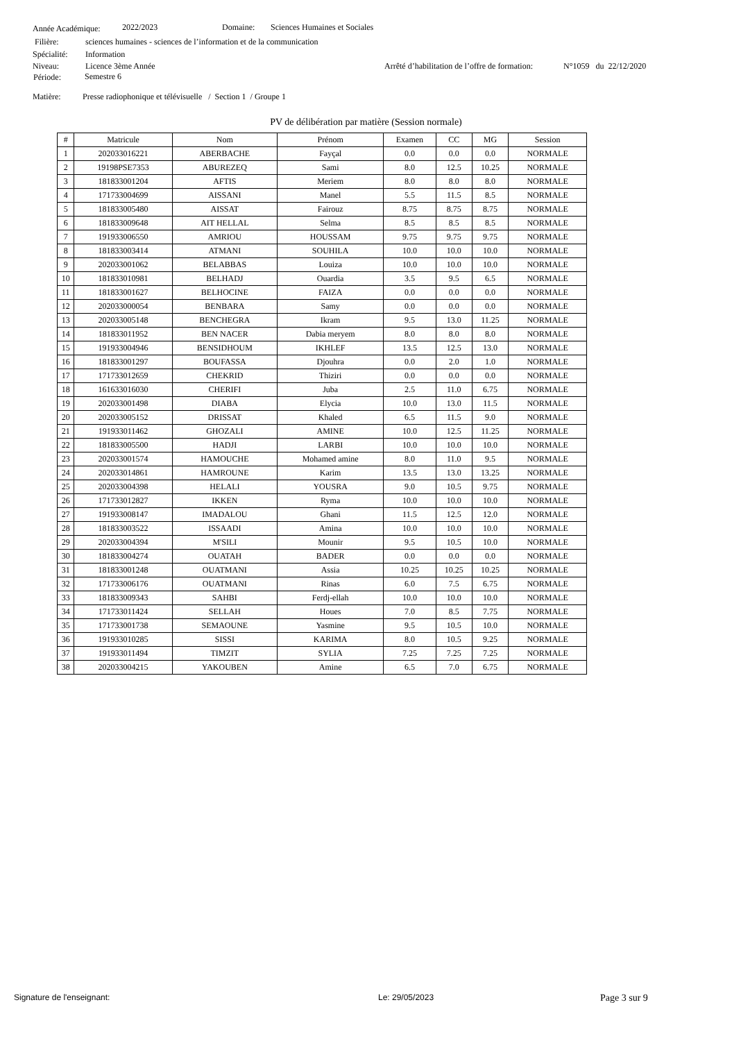Année Académique: 2022/2023 Domaine: Sciences Humaines et Sociales
Filière: sciences humaines - sciences de l’information et de la communication
Spécialité: Information
Niveau: Licence 3ème Année Arrêté d’habilitation de l’offre de formation: N°1059 du 22/12/2020
Période: Semestre 6
Matière: Presse radiophonique et télévisuelle / Section 1 / Groupe 1
PV de délibération par matière (Session normale)
| # | Matricule | Nom | Prénom | Examen | CC | MG | Session |
| --- | --- | --- | --- | --- | --- | --- | --- |
| 1 | 202033016221 | ABERBACHE | Fayçal | 0.0 | 0.0 | 0.0 | NORMALE |
| 2 | 19198PSE7353 | ABUREZEQ | Sami | 8.0 | 12.5 | 10.25 | NORMALE |
| 3 | 181833001204 | AFTIS | Meriem | 8.0 | 8.0 | 8.0 | NORMALE |
| 4 | 171733004699 | AISSANI | Manel | 5.5 | 11.5 | 8.5 | NORMALE |
| 5 | 181833005480 | AISSAT | Fairouz | 8.75 | 8.75 | 8.75 | NORMALE |
| 6 | 181833009648 | AIT HELLAL | Selma | 8.5 | 8.5 | 8.5 | NORMALE |
| 7 | 191933006550 | AMRIOU | HOUSSAM | 9.75 | 9.75 | 9.75 | NORMALE |
| 8 | 181833003414 | ATMANI | SOUHILA | 10.0 | 10.0 | 10.0 | NORMALE |
| 9 | 202033001062 | BELABBAS | Louiza | 10.0 | 10.0 | 10.0 | NORMALE |
| 10 | 181833010981 | BELHADJ | Ouardia | 3.5 | 9.5 | 6.5 | NORMALE |
| 11 | 181833001627 | BELHOCINE | FAIZA | 0.0 | 0.0 | 0.0 | NORMALE |
| 12 | 202033000054 | BENBARA | Samy | 0.0 | 0.0 | 0.0 | NORMALE |
| 13 | 202033005148 | BENCHEGRA | Ikram | 9.5 | 13.0 | 11.25 | NORMALE |
| 14 | 181833011952 | BEN NACER | Dabia meryem | 8.0 | 8.0 | 8.0 | NORMALE |
| 15 | 191933004946 | BENSIDHOUM | IKHLEF | 13.5 | 12.5 | 13.0 | NORMALE |
| 16 | 181833001297 | BOUFASSA | Djouhra | 0.0 | 2.0 | 1.0 | NORMALE |
| 17 | 171733012659 | CHEKRID | Thiziri | 0.0 | 0.0 | 0.0 | NORMALE |
| 18 | 161633016030 | CHERIFI | Juba | 2.5 | 11.0 | 6.75 | NORMALE |
| 19 | 202033001498 | DIABA | Elycia | 10.0 | 13.0 | 11.5 | NORMALE |
| 20 | 202033005152 | DRISSAT | Khaled | 6.5 | 11.5 | 9.0 | NORMALE |
| 21 | 191933011462 | GHOZALI | AMINE | 10.0 | 12.5 | 11.25 | NORMALE |
| 22 | 181833005500 | HADJI | LARBI | 10.0 | 10.0 | 10.0 | NORMALE |
| 23 | 202033001574 | HAMOUCHE | Mohamed amine | 8.0 | 11.0 | 9.5 | NORMALE |
| 24 | 202033014861 | HAMROUNE | Karim | 13.5 | 13.0 | 13.25 | NORMALE |
| 25 | 202033004398 | HELALI | YOUSRA | 9.0 | 10.5 | 9.75 | NORMALE |
| 26 | 171733012827 | IKKEN | Ryma | 10.0 | 10.0 | 10.0 | NORMALE |
| 27 | 191933008147 | IMADALOU | Ghani | 11.5 | 12.5 | 12.0 | NORMALE |
| 28 | 181833003522 | ISSAADI | Amina | 10.0 | 10.0 | 10.0 | NORMALE |
| 29 | 202033004394 | M'SILI | Mounir | 9.5 | 10.5 | 10.0 | NORMALE |
| 30 | 181833004274 | OUATAH | BADER | 0.0 | 0.0 | 0.0 | NORMALE |
| 31 | 181833001248 | OUATMANI | Assia | 10.25 | 10.25 | 10.25 | NORMALE |
| 32 | 171733006176 | OUATMANI | Rinas | 6.0 | 7.5 | 6.75 | NORMALE |
| 33 | 181833009343 | SAHBI | Ferdj-ellah | 10.0 | 10.0 | 10.0 | NORMALE |
| 34 | 171733011424 | SELLAH | Houes | 7.0 | 8.5 | 7.75 | NORMALE |
| 35 | 171733001738 | SEMAOUNE | Yasmine | 9.5 | 10.5 | 10.0 | NORMALE |
| 36 | 191933010285 | SISSI | KARIMA | 8.0 | 10.5 | 9.25 | NORMALE |
| 37 | 191933011494 | TIMZIT | SYLIA | 7.25 | 7.25 | 7.25 | NORMALE |
| 38 | 202033004215 | YAKOUBEN | Amine | 6.5 | 7.0 | 6.75 | NORMALE |
Signature de l'enseignant: Le: 29/05/2023 Page 3 sur 9